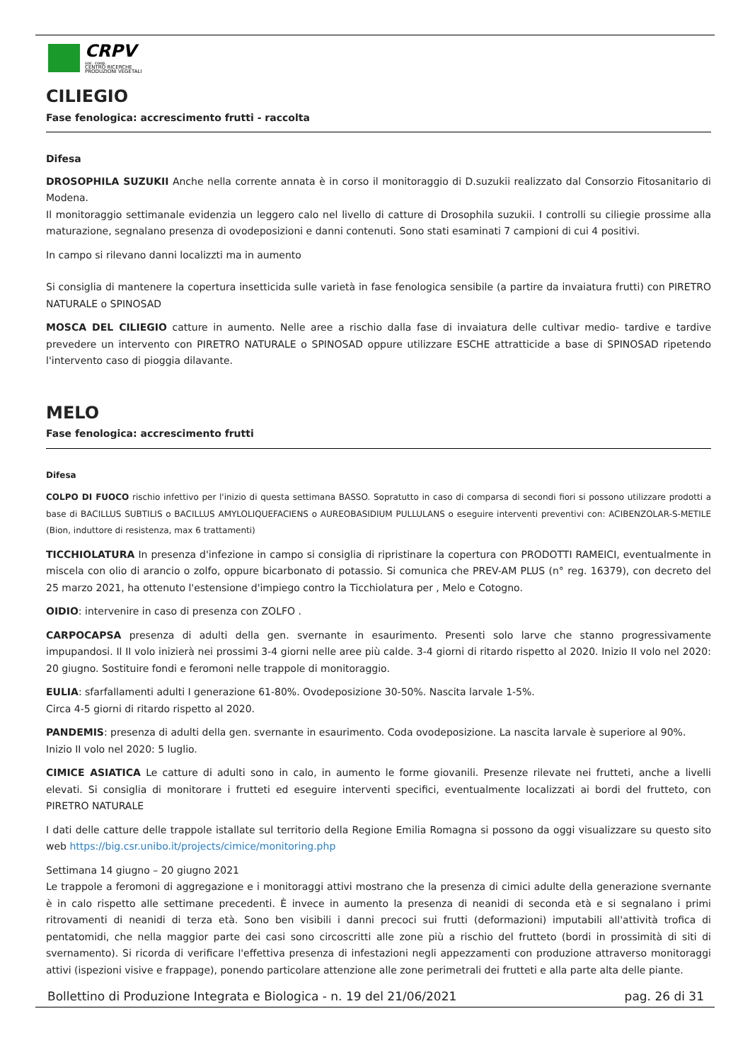CRPV
soc. coop.
CENTRO RICERCHE
PRODUZIONI VEGETALI
CILIEGIO
Fase fenologica: accrescimento frutti - raccolta
Difesa
DROSOPHILA SUZUKII Anche nella corrente annata è in corso il monitoraggio di D.suzukii realizzato dal Consorzio Fitosanitario di Modena.
Il monitoraggio settimanale evidenzia un leggero calo nel livello di catture di Drosophila suzukii. I controlli su ciliegie prossime alla maturazione, segnalano presenza di ovodeposizioni e danni contenuti. Sono stati esaminati 7 campioni di cui 4 positivi.
In campo si rilevano danni localizzti ma in aumento
Si consiglia di mantenere la copertura insetticida sulle varietà in fase fenologica sensibile (a partire da invaiatura frutti) con PIRETRO NATURALE o SPINOSAD
MOSCA DEL CILIEGIO catture in aumento. Nelle aree a rischio dalla fase di invaiatura delle cultivar medio- tardive e tardive prevedere un intervento con PIRETRO NATURALE o SPINOSAD oppure utilizzare ESCHE attratticide a base di SPINOSAD ripetendo l'intervento caso di pioggia dilavante.
MELO
Fase fenologica: accrescimento frutti
Difesa
COLPO DI FUOCO rischio infettivo per l'inizio di questa settimana BASSO. Sopratutto in caso di comparsa di secondi fiori si possono utilizzare prodotti a base di BACILLUS SUBTILIS o BACILLUS AMYLOLIQUEFACIENS o AUREOBASIDIUM PULLULANS o eseguire interventi preventivi con: ACIBENZOLAR-S-METILE (Bion, induttore di resistenza, max 6 trattamenti)
TICCHIOLATURA In presenza d'infezione in campo si consiglia di ripristinare la copertura con PRODOTTI RAMEICI, eventualmente in miscela con olio di arancio o zolfo, oppure bicarbonato di potassio. Si comunica che PREV-AM PLUS (n° reg. 16379), con decreto del 25 marzo 2021, ha ottenuto l'estensione d'impiego contro la Ticchiolatura per , Melo e Cotogno.
OIDIO: intervenire in caso di presenza con ZOLFO .
CARPOCAPSA presenza di adulti della gen. svernante in esaurimento. Presenti solo larve che stanno progressivamente impupandosi. Il II volo inizierà nei prossimi 3-4 giorni nelle aree più calde. 3-4 giorni di ritardo rispetto al 2020. Inizio II volo nel 2020: 20 giugno. Sostituire fondi e feromoni nelle trappole di monitoraggio.
EULIA: sfarfallamenti adulti I generazione 61-80%. Ovodeposizione 30-50%. Nascita larvale 1-5%.
Circa 4-5 giorni di ritardo rispetto al 2020.
PANDEMIS: presenza di adulti della gen. svernante in esaurimento. Coda ovodeposizione. La nascita larvale è superiore al 90%.
Inizio II volo nel 2020: 5 luglio.
CIMICE ASIATICA Le catture di adulti sono in calo, in aumento le forme giovanili. Presenze rilevate nei frutteti, anche a livelli elevati. Si consiglia di monitorare i frutteti ed eseguire interventi specifici, eventualmente localizzati ai bordi del frutteto, con PIRETRO NATURALE
I dati delle catture delle trappole istallate sul territorio della Regione Emilia Romagna si possono da oggi visualizzare su questo sito web https://big.csr.unibo.it/projects/cimice/monitoring.php
Settimana 14 giugno – 20 giugno 2021
Le trappole a feromoni di aggregazione e i monitoraggi attivi mostrano che la presenza di cimici adulte della generazione svernante è in calo rispetto alle settimane precedenti. È invece in aumento la presenza di neanidi di seconda età e si segnalano i primi ritrovamenti di neanidi di terza età. Sono ben visibili i danni precoci sui frutti (deformazioni) imputabili all'attività trofica di pentatomidi, che nella maggior parte dei casi sono circoscritti alle zone più a rischio del frutteto (bordi in prossimità di siti di svernamento). Si ricorda di verificare l'effettiva presenza di infestazioni negli appezzamenti con produzione attraverso monitoraggi attivi (ispezioni visive e frappage), ponendo particolare attenzione alle zone perimetrali dei frutteti e alla parte alta delle piante.
Bollettino di Produzione Integrata e Biologica - n. 19 del 21/06/2021 pag. 26 di 31